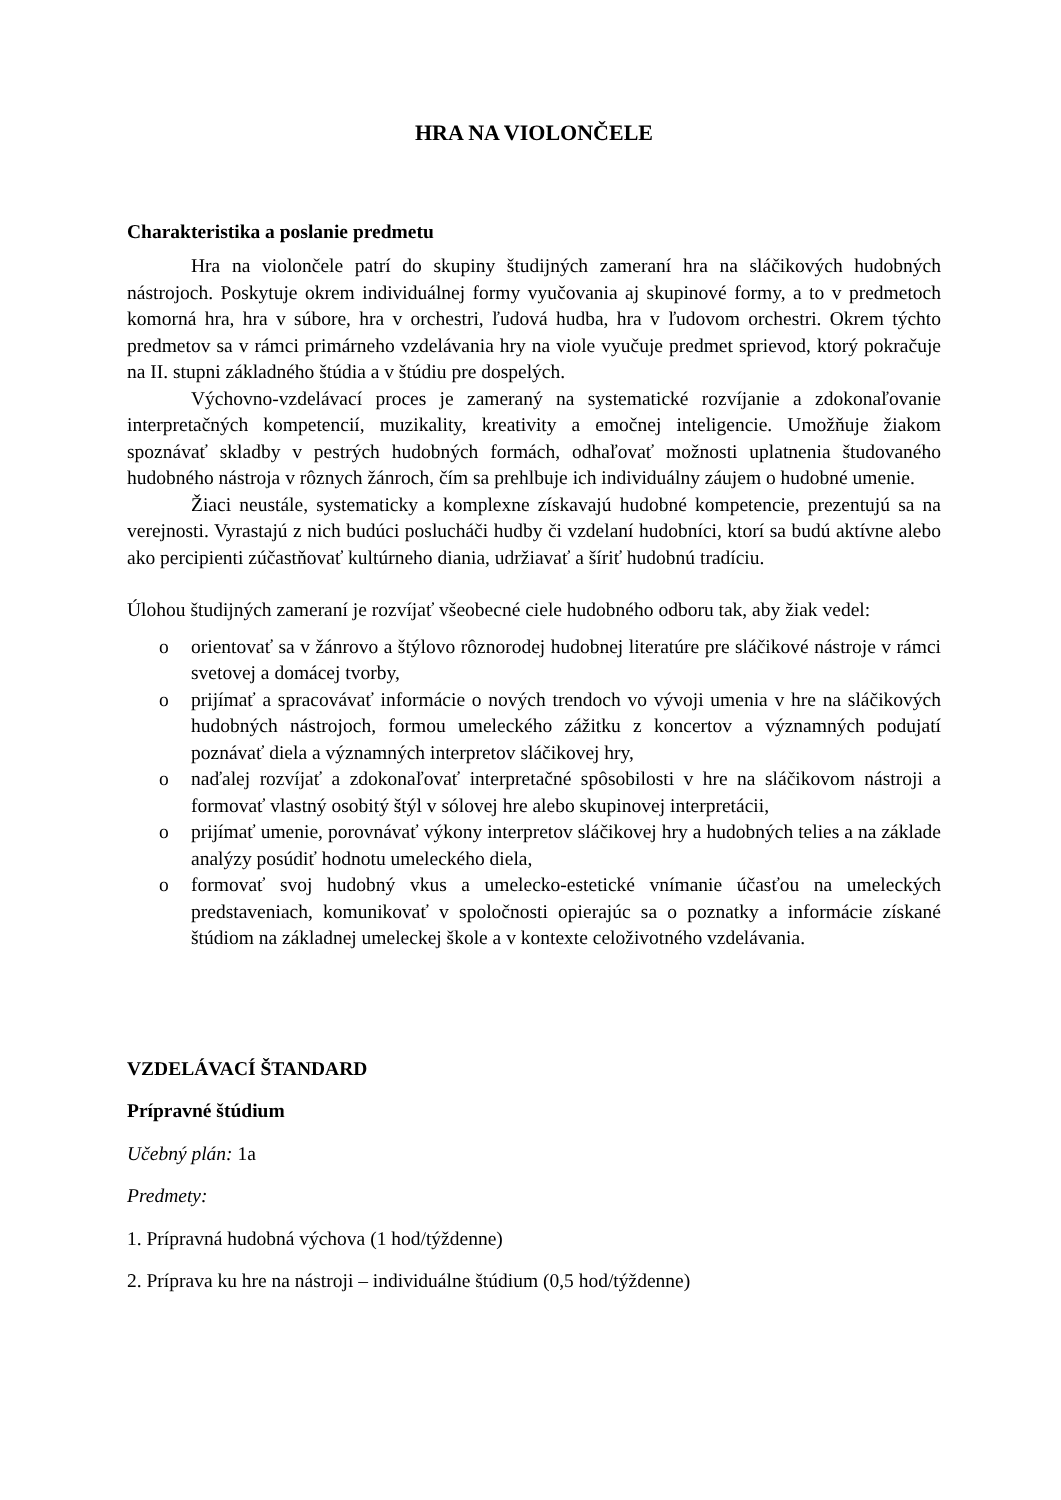HRA NA VIOLONČELE
Charakteristika a poslanie predmetu
Hra na violončele patrí do skupiny študijných zameraní hra na sláčikových hudobných nástrojoch. Poskytuje okrem individuálnej formy vyučovania aj skupinové formy, a to v predmetoch komorná hra, hra v súbore, hra v orchestri, ľudová hudba, hra v ľudovom orchestri. Okrem týchto predmetov sa v rámci primárneho vzdelávania hry na viole vyučuje predmet sprievod, ktorý pokračuje na II. stupni základného štúdia a v štúdiu pre dospelých.
Výchovno-vzdelávací proces je zameraný na systematické rozvíjanie a zdokonaľovanie interpretačných kompetencií, muzikality, kreativity a emočnej inteligencie. Umožňuje žiakom spoznávať skladby v pestrých hudobných formách, odhaľovať možnosti uplatnenia študovaného hudobného nástroja v rôznych žánroch, čím sa prehlbuje ich individuálny záujem o hudobné umenie.
Žiaci neustále, systematicky a komplexne získavajú hudobné kompetencie, prezentujú sa na verejnosti. Vyrastajú z nich budúci poslucháči hudby či vzdelaní hudobníci, ktorí sa budú aktívne alebo ako percipienti zúčastňovať kultúrneho diania, udržiavať a šíriť hudobnú tradíciu.
Úlohou študijných zameraní je rozvíjať všeobecné ciele hudobného odboru tak, aby žiak vedel:
o orientovať sa v žánrovo a štýlovo rôznorodej hudobnej literatúre pre sláčikové nástroje v rámci svetovej a domácej tvorby,
o prijímať a spracovávať informácie o nových trendoch vo vývoji umenia v hre na sláčikových hudobných nástrojoch, formou umeleckého zážitku z koncertov a významných podujatí poznávať diela a významných interpretov sláčikovej hry,
o naďalej rozvíjať a zdokonaľovať interpretačné spôsobilosti v hre na sláčikovom nástroji a formovať vlastný osobitý štýl v sólovej hre alebo skupinovej interpretácii,
o prijímať umenie, porovnávať výkony interpretov sláčikovej hry a hudobných telies a na základe analýzy posúdiť hodnotu umeleckého diela,
o formovať svoj hudobný vkus a umelecko-estetické vnímanie účasťou na umeleckých predstaveniach, komunikovať v spoločnosti opierajúc sa o poznatky a informácie získané štúdiom na základnej umeleckej škole a v kontexte celoživotného vzdelávania.
VZDELÁVACÍ ŠTANDARD
Prípravné štúdium
Učebný plán: 1a
Predmety:
1. Prípravná hudobná výchova (1 hod/týždenne)
2. Príprava ku hre na nástroji – individuálne štúdium (0,5 hod/týždenne)